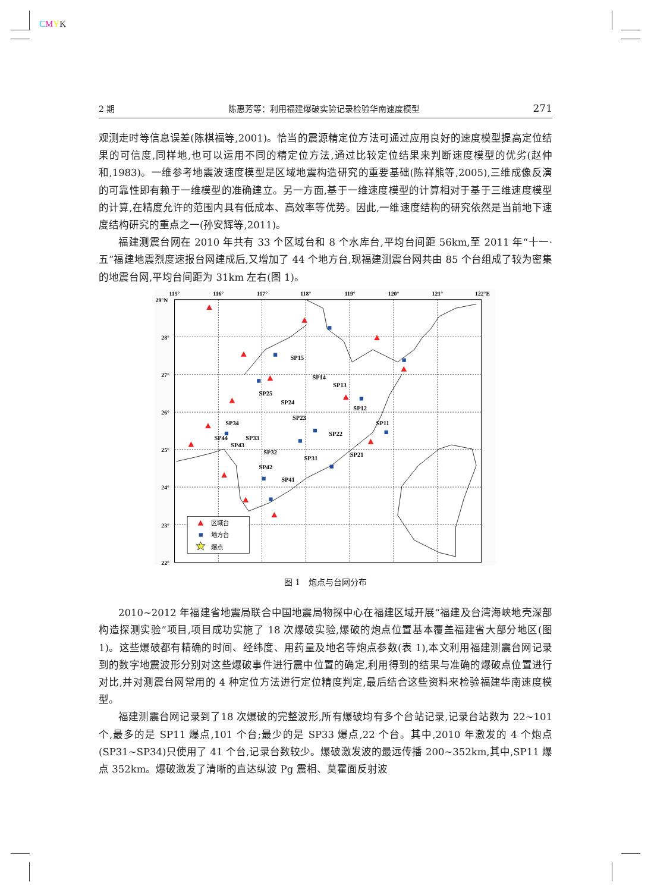CMYK
2 期 陈惠芳等：利用福建爆破实验记录检验华南速度模型 271
观测走时等信息误差(陈棋福等,2001)。恰当的震源精定位方法可通过应用良好的速度模型提高定位结果的可信度,同样地,也可以运用不同的精定位方法,通过比较定位结果来判断速度模型的优劣(赵仲和,1983)。一维参考地震波速度模型是区域地震构造研究的重要基础(陈祥熊等,2005),三维成像反演的可靠性即有赖于一维模型的准确建立。另一方面,基于一维速度模型的计算相对于基于三维速度模型的计算,在精度允许的范围内具有低成本、高效率等优势。因此,一维速度结构的研究依然是当前地下速度结构研究的重点之一(孙安辉等,2011)。
福建测震台网在 2010 年共有 33 个区域台和 8 个水库台,平均台间距 56km,至 2011 年“十一·五”福建地震烈度速报台网建成后,又增加了 44 个地方台,现福建测震台网共由 85 个台组成了较为密集的地震台网,平均台间距为 31km 左右(图 1)。
SP15
SP14
SP13
SP25
SP24
SP12
SP23
SP34
SP11
SP22
SP33
SP44
SP43
SP32
SP21
SP31
SP42
SP41
115°
116°
117°
118°
119°
120°
121°
122°E
29°N
28°
27°
26°
25°
24°
23°
22°
区域台
地方台
爆点
图 1　炮点与台网分布
2010~2012 年福建省地震局联合中国地震局物探中心在福建区域开展“福建及台湾海峡地壳深部构造探测实验”项目,项目成功实施了 18 次爆破实验,爆破的炮点位置基本覆盖福建省大部分地区(图 1)。这些爆破都有精确的时间、经纬度、用药量及地名等炮点参数(表 1),本文利用福建测震台网记录到的数字地震波形分别对这些爆破事件进行震中位置的确定,利用得到的结果与准确的爆破点位置进行对比,并对测震台网常用的 4 种定位方法进行定位精度判定,最后结合这些资料来检验福建华南速度模型。
福建测震台网记录到了18 次爆破的完整波形,所有爆破均有多个台站记录,记录台站数为 22~101 个,最多的是 SP11 爆点,101 个台;最少的是 SP33 爆点,22 个台。其中,2010 年激发的 4 个炮点(SP31~SP34)只使用了 41 个台,记录台数较少。爆破激发波的最远传播 200~352km,其中,SP11 爆点 352km。爆破激发了清晰的直达纵波 Pg 震相、莫霍面反射波